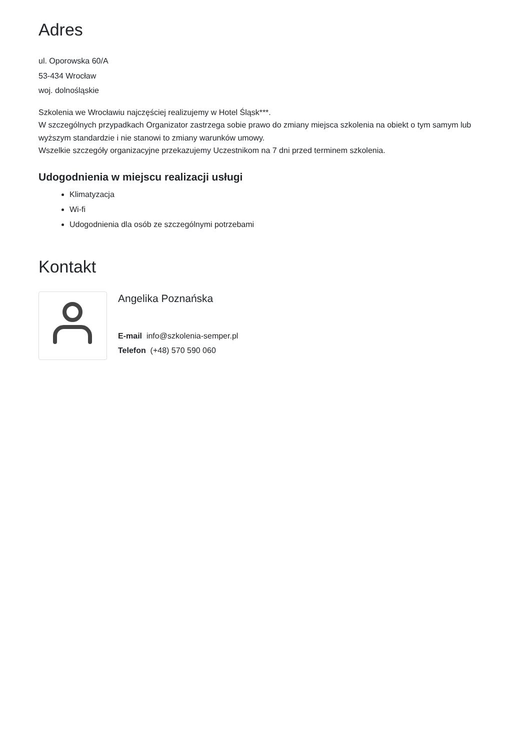Adres
ul. Oporowska 60/A
53-434 Wrocław
woj. dolnośląskie
Szkolenia we Wrocławiu najczęściej realizujemy w Hotel Śląsk***.
W szczególnych przypadkach Organizator zastrzega sobie prawo do zmiany miejsca szkolenia na obiekt o tym samym lub wyższym standardzie i nie stanowi to zmiany warunków umowy.
Wszelkie szczegóły organizacyjne przekazujemy Uczestnikom na 7 dni przed terminem szkolenia.
Udogodnienia w miejscu realizacji usługi
Klimatyzacja
Wi-fi
Udogodnienia dla osób ze szczególnymi potrzebami
Kontakt
Angelika Poznańska
E-mail info@szkolenia-semper.pl
Telefon (+48) 570 590 060